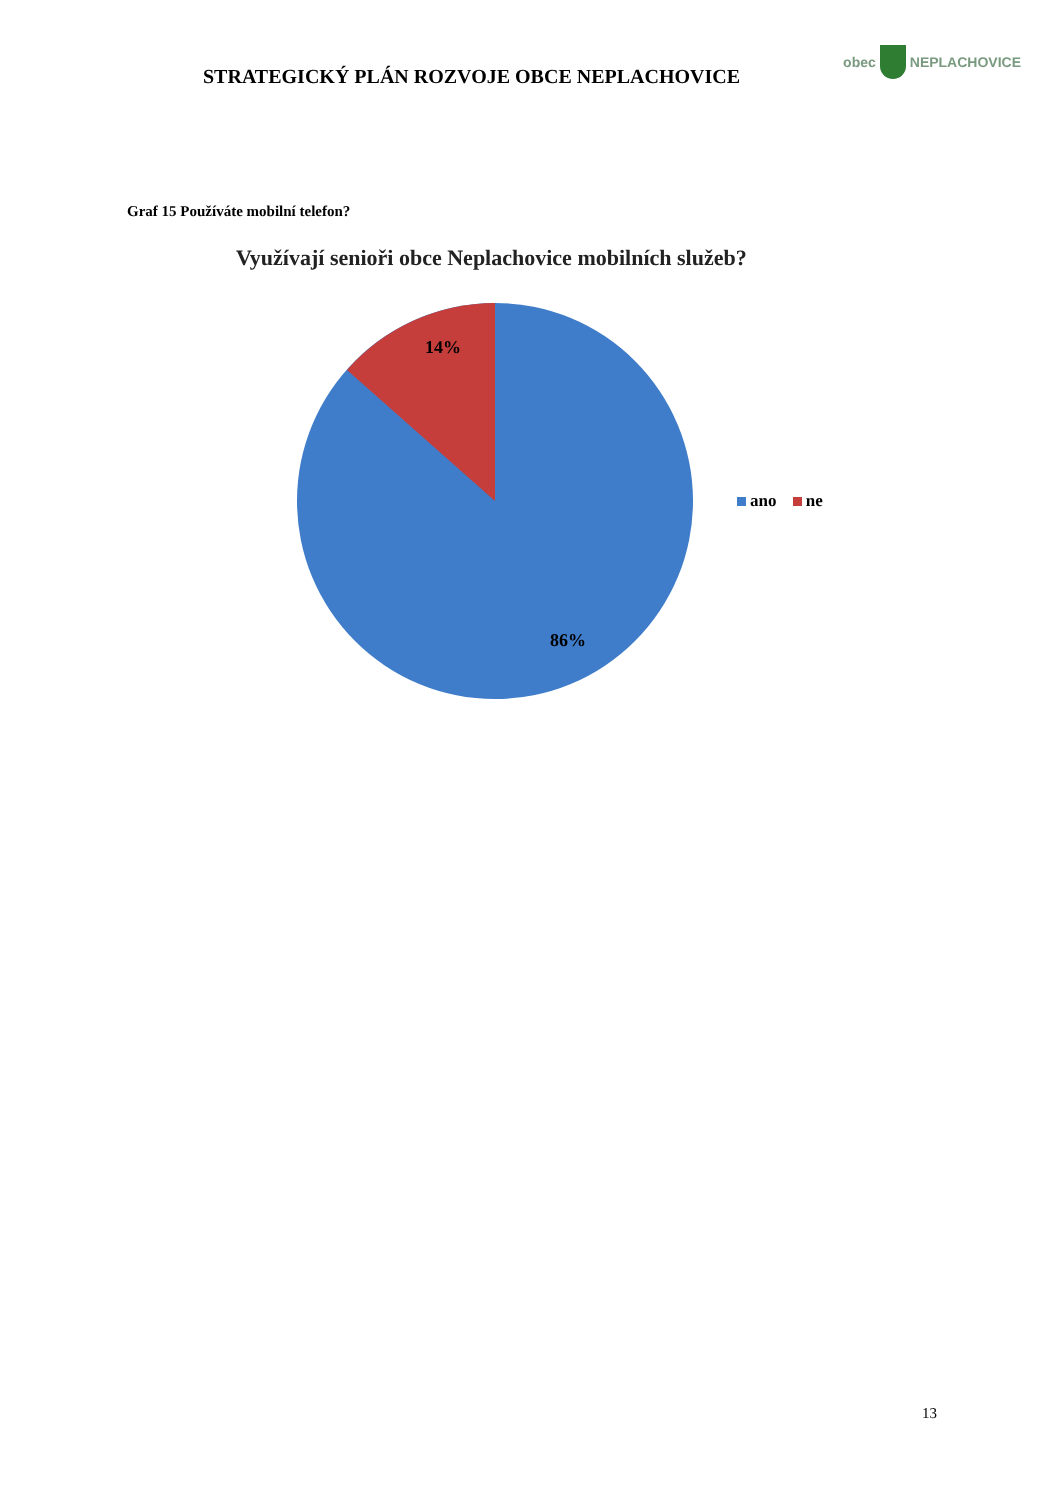STRATEGICKÝ PLÁN ROZVOJE OBCE NEPLACHOVICE
obec
NEPLACHOVICE
Graf 15 Používáte mobilní telefon?
Využívají senioři obce Neplachovice mobilních služeb?
14%
86%
ano ne
13